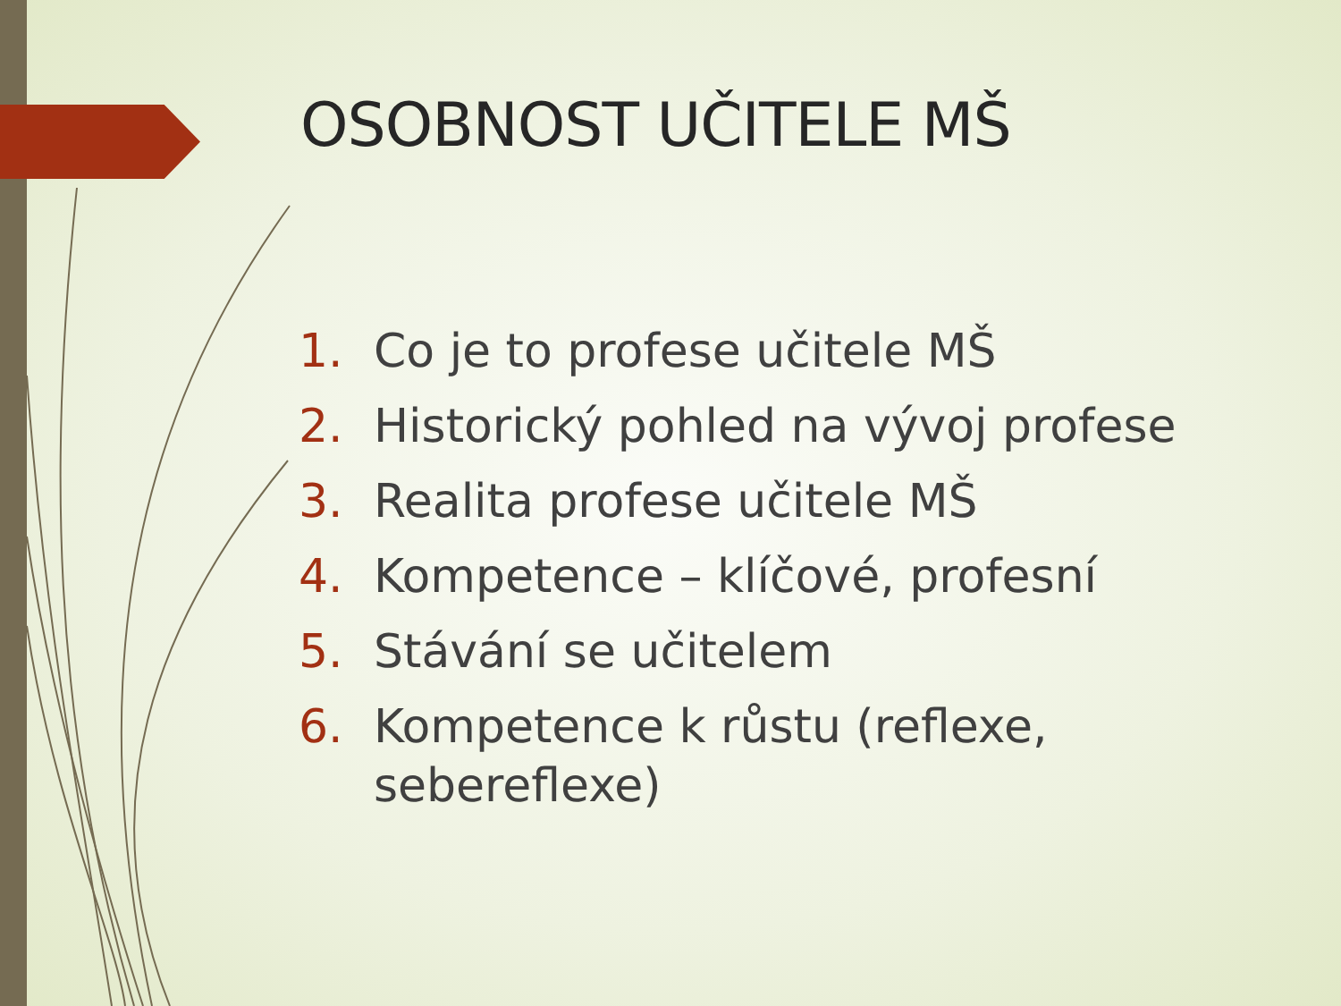OSOBNOST UČITELE MŠ
1. Co je to profese učitele MŠ
2. Historický pohled na vývoj profese
3. Realita profese učitele MŠ
4. Kompetence – klíčové, profesní
5. Stávání se učitelem
6. Kompetence k růstu (reflexe, sebereflexe)